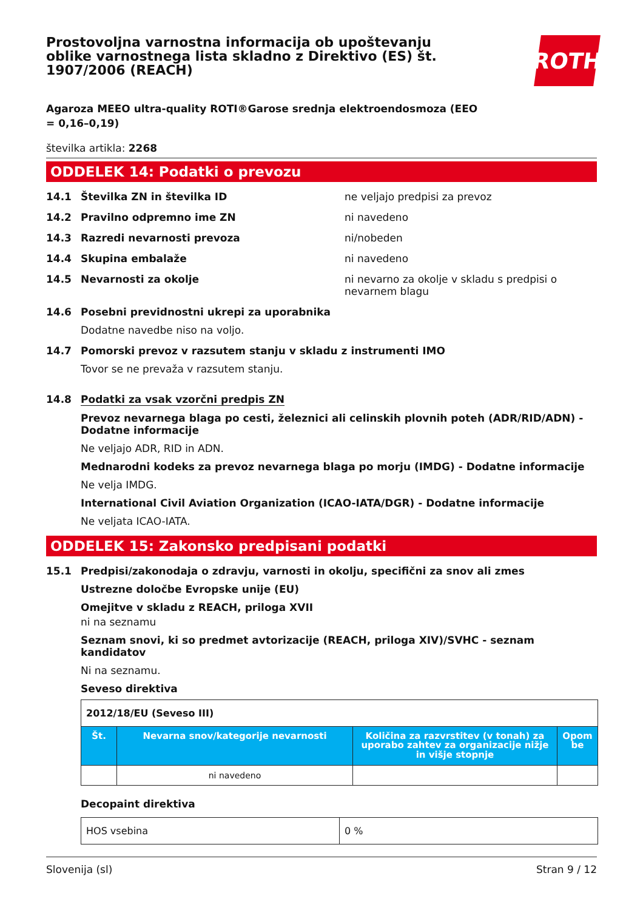Prostovoljna varnostna informacija ob upoštevanju oblike varnostnega lista skladno z Direktivo (ES) št. 1907/2006 (REACH)
ROTH
Agaroza MEEO ultra-quality ROTI®Garose srednja elektroendosmoza (EEO = 0,16–0,19)
številka artikla: 2268
ODDELEK 14: Podatki o prevozu
14.1 Številka ZN in številka ID ne veljajo predpisi za prevoz
14.2 Pravilno odpremno ime ZN ni navedeno
14.3 Razredi nevarnosti prevoza ni/nobeden
14.4 Skupina embalaže ni navedeno
14.5 Nevarnosti za okolje ni nevarno za okolje v skladu s predpisi o nevarnem blagu
14.6 Posebni previdnostni ukrepi za uporabnika
Dodatne navedbe niso na voljo.
14.7 Pomorski prevoz v razsutem stanju v skladu z instrumenti IMO
Tovor se ne prevaža v razsutem stanju.
14.8 Podatki za vsak vzorčni predpis ZN
Prevoz nevarnega blaga po cesti, železnici ali celinskih plovnih poteh (ADR/RID/ADN) - Dodatne informacije
Ne veljajo ADR, RID in ADN.
Mednarodni kodeks za prevoz nevarnega blaga po morju (IMDG) - Dodatne informacije
Ne velja IMDG.
International Civil Aviation Organization (ICAO-IATA/DGR) - Dodatne informacije
Ne veljata ICAO-IATA.
ODDELEK 15: Zakonsko predpisani podatki
15.1 Predpisi/zakonodaja o zdravju, varnosti in okolju, specifični za snov ali zmes
Ustrezne določbe Evropske unije (EU)
Omejitve v skladu z REACH, priloga XVII
ni na seznamu
Seznam snovi, ki so predmet avtorizacije (REACH, priloga XIV)/SVHC - seznam kandidatov
Ni na seznamu.
Seveso direktiva
| 2012/18/EU (Seveso III) | | | |
| Št. | Nevarna snov/kategorije nevarnosti | Količina za razvrstitev (v tonah) za uporabo zahtev za organizacije nižje in višje stopnje | Opom be |
| | ni navedeno | | |
Decopaint direktiva
| HOS vsebina | 0 % |
Slovenija (sl) Stran 9 / 12